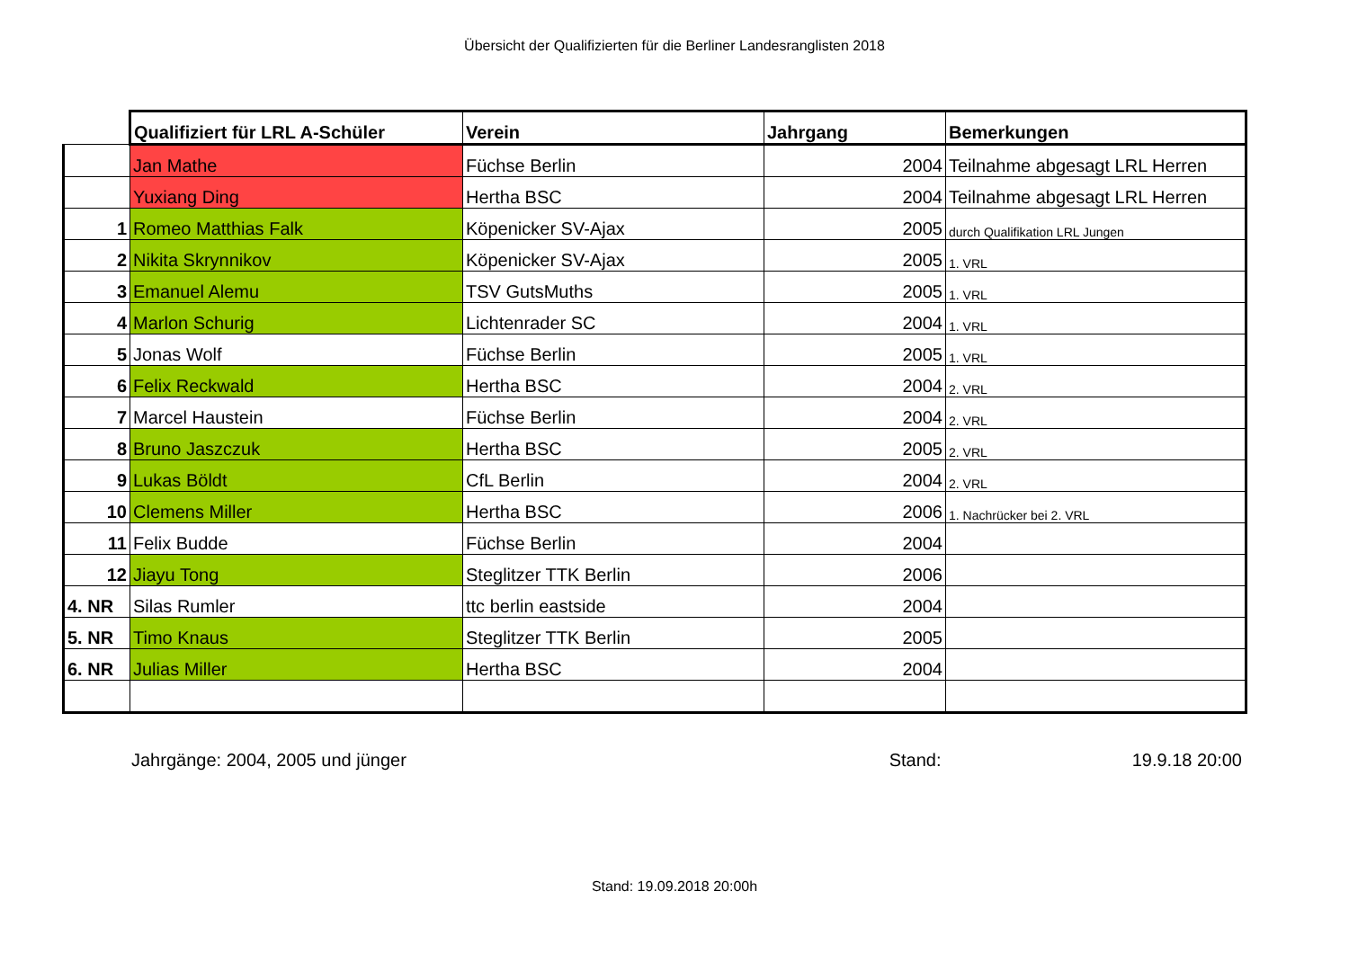Übersicht der Qualifizierten für die Berliner Landesranglisten 2018
| | Qualifiziert für LRL A-Schüler | Verein | Jahrgang | Bemerkungen |
| --- | --- | --- | --- | --- |
| | Jan Mathe | Füchse Berlin | 2004 | Teilnahme abgesagt LRL Herren |
| | Yuxiang Ding | Hertha BSC | 2004 | Teilnahme abgesagt LRL Herren |
| 1 | Romeo Matthias Falk | Köpenicker SV-Ajax | 2005 | durch Qualifikation LRL Jungen |
| 2 | Nikita Skrynnikov | Köpenicker SV-Ajax | 2005 | 1. VRL |
| 3 | Emanuel Alemu | TSV GutsMuths | 2005 | 1. VRL |
| 4 | Marlon Schurig | Lichtenrader SC | 2004 | 1. VRL |
| 5 | Jonas Wolf | Füchse Berlin | 2005 | 1. VRL |
| 6 | Felix Reckwald | Hertha BSC | 2004 | 2. VRL |
| 7 | Marcel Haustein | Füchse Berlin | 2004 | 2. VRL |
| 8 | Bruno Jaszczuk | Hertha BSC | 2005 | 2. VRL |
| 9 | Lukas Böldt | CfL Berlin | 2004 | 2. VRL |
| 10 | Clemens Miller | Hertha BSC | 2006 | 1. Nachrücker bei 2. VRL |
| 11 | Felix Budde | Füchse Berlin | 2004 | |
| 12 | Jiayu Tong | Steglitzer TTK Berlin | 2006 | |
| 4. NR | Silas Rumler | ttc berlin eastside | 2004 | |
| 5. NR | Timo Knaus | Steglitzer TTK Berlin | 2005 | |
| 6. NR | Julias Miller | Hertha BSC | 2004 | |
Jahrgänge: 2004, 2005 und jünger Stand: 19.9.18 20:00
Stand: 19.09.2018 20:00h